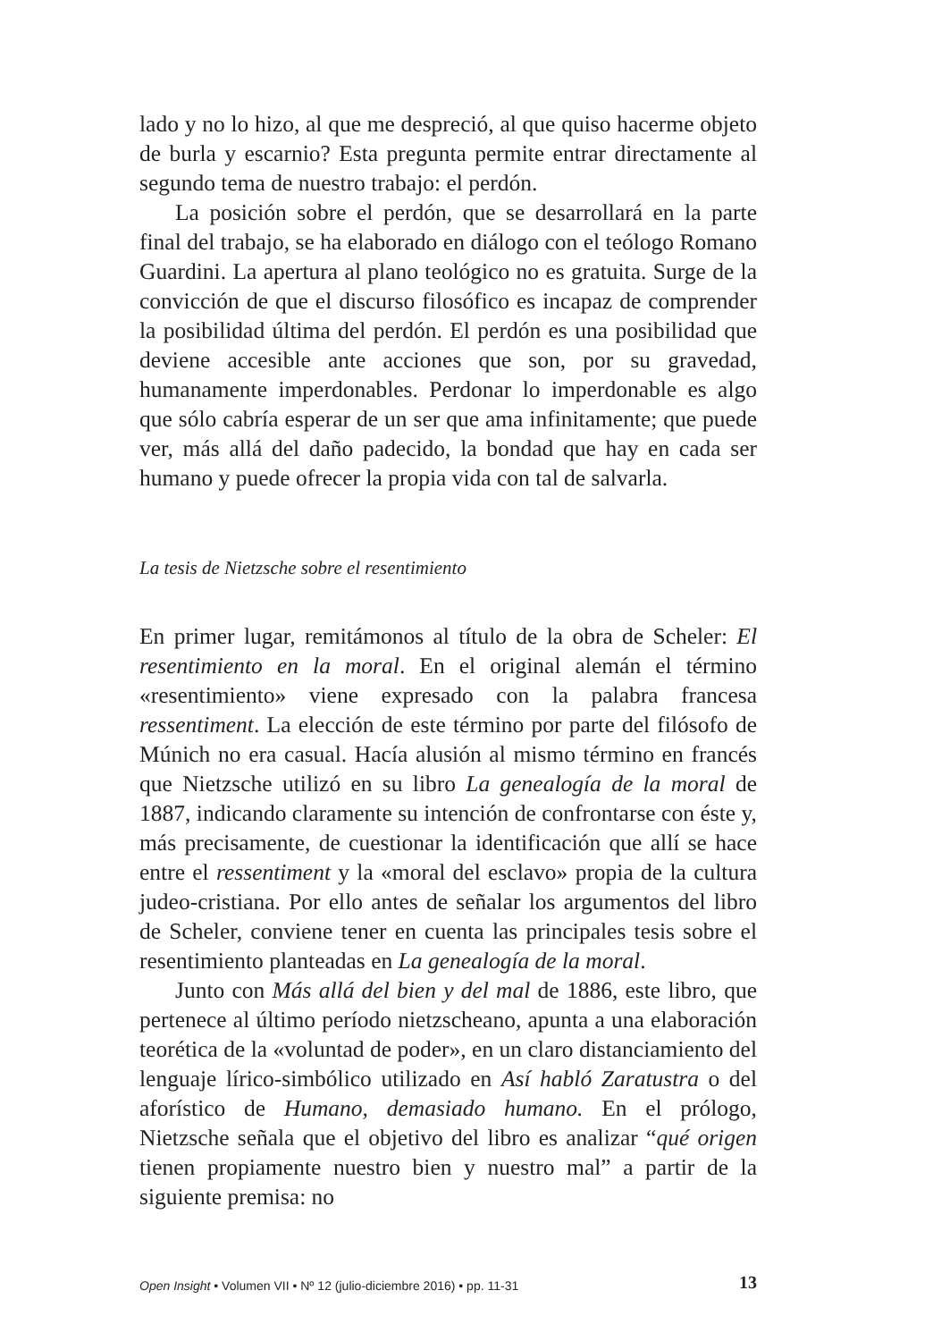lado y no lo hizo, al que me despreció, al que quiso hacerme objeto de burla y escarnio? Esta pregunta permite entrar directamente al segundo tema de nuestro trabajo: el perdón.
La posición sobre el perdón, que se desarrollará en la parte final del trabajo, se ha elaborado en diálogo con el teólogo Romano Guardini. La apertura al plano teológico no es gratuita. Surge de la convicción de que el discurso filosófico es incapaz de comprender la posibilidad última del perdón. El perdón es una posibilidad que deviene accesible ante acciones que son, por su gravedad, humanamente imperdonables. Perdonar lo imperdonable es algo que sólo cabría esperar de un ser que ama infinitamente; que puede ver, más allá del daño padecido, la bondad que hay en cada ser humano y puede ofrecer la propia vida con tal de salvarla.
La tesis de Nietzsche sobre el resentimiento
En primer lugar, remitámonos al título de la obra de Scheler: El resentimiento en la moral. En el original alemán el término «resentimiento» viene expresado con la palabra francesa ressentiment. La elección de este término por parte del filósofo de Múnich no era casual. Hacía alusión al mismo término en francés que Nietzsche utilizó en su libro La genealogía de la moral de 1887, indicando claramente su intención de confrontarse con éste y, más precisamente, de cuestionar la identificación que allí se hace entre el ressentiment y la «moral del esclavo» propia de la cultura judeo-cristiana. Por ello antes de señalar los argumentos del libro de Scheler, conviene tener en cuenta las principales tesis sobre el resentimiento planteadas en La genealogía de la moral.
Junto con Más allá del bien y del mal de 1886, este libro, que pertenece al último período nietzscheano, apunta a una elaboración teorética de la «voluntad de poder», en un claro distanciamiento del lenguaje lírico-simbólico utilizado en Así habló Zaratustra o del aforístico de Humano, demasiado humano. En el prólogo, Nietzsche señala que el objetivo del libro es analizar “qué origen tienen propiamente nuestro bien y nuestro mal” a partir de la siguiente premisa: no
Open Insight • Volumen VII • Nº 12 (julio-diciembre 2016) • pp. 11-31 13